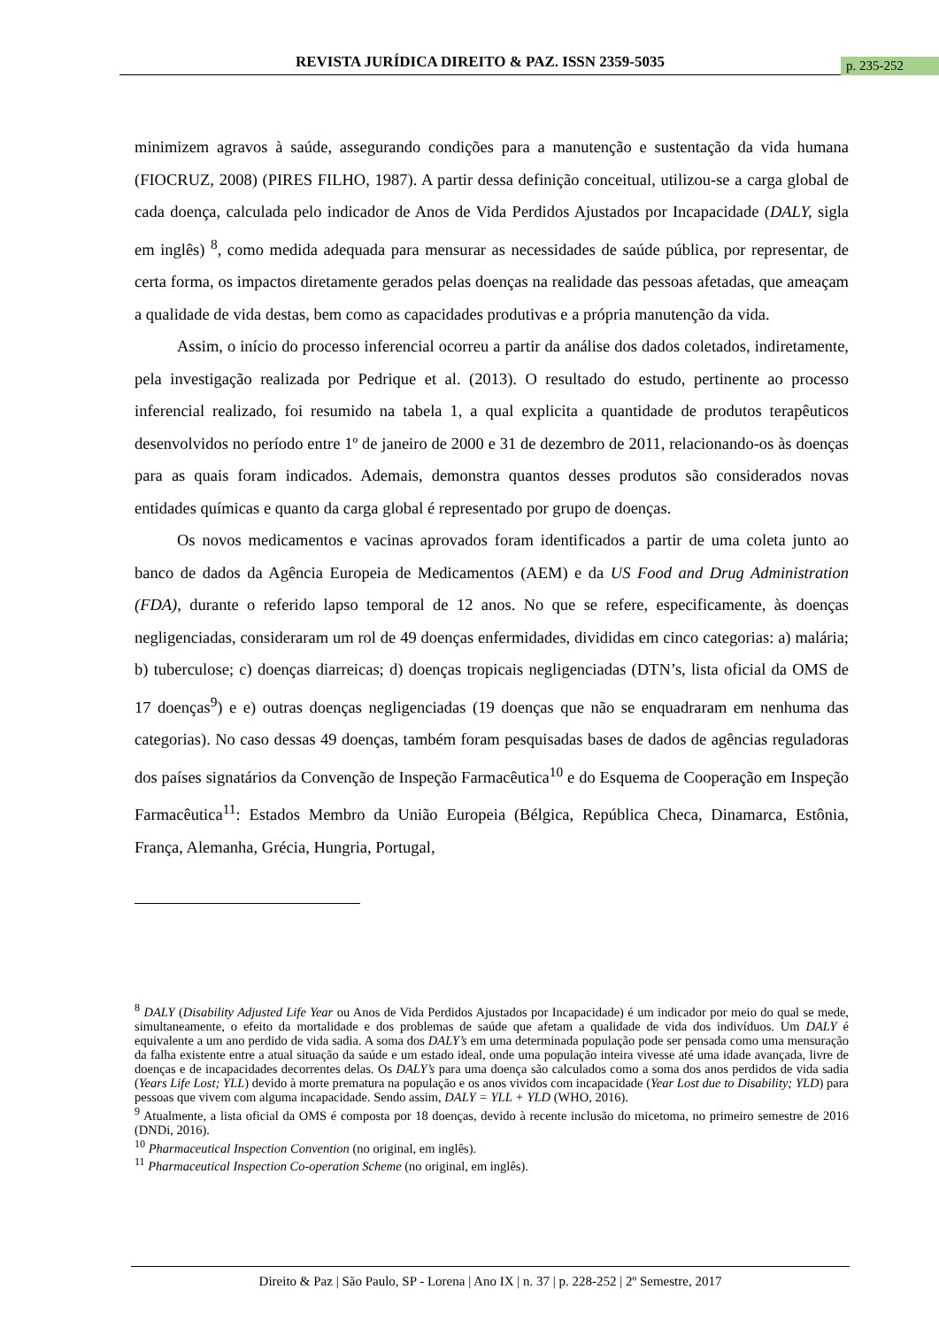REVISTA JURÍDICA DIREITO & PAZ. ISSN 2359-5035 p. 235-252
minimizem agravos à saúde, assegurando condições para a manutenção e sustentação da vida humana (FIOCRUZ, 2008) (PIRES FILHO, 1987). A partir dessa definição conceitual, utilizou-se a carga global de cada doença, calculada pelo indicador de Anos de Vida Perdidos Ajustados por Incapacidade (DALY, sigla em inglês) <sup>8</sup>, como medida adequada para mensurar as necessidades de saúde pública, por representar, de certa forma, os impactos diretamente gerados pelas doenças na realidade das pessoas afetadas, que ameaçam a qualidade de vida destas, bem como as capacidades produtivas e a própria manutenção da vida.
Assim, o início do processo inferencial ocorreu a partir da análise dos dados coletados, indiretamente, pela investigação realizada por Pedrique et al. (2013). O resultado do estudo, pertinente ao processo inferencial realizado, foi resumido na tabela 1, a qual explicita a quantidade de produtos terapêuticos desenvolvidos no período entre 1º de janeiro de 2000 e 31 de dezembro de 2011, relacionando-os às doenças para as quais foram indicados. Ademais, demonstra quantos desses produtos são considerados novas entidades químicas e quanto da carga global é representado por grupo de doenças.
Os novos medicamentos e vacinas aprovados foram identificados a partir de uma coleta junto ao banco de dados da Agência Europeia de Medicamentos (AEM) e da US Food and Drug Administration (FDA), durante o referido lapso temporal de 12 anos. No que se refere, especificamente, às doenças negligenciadas, consideraram um rol de 49 doenças enfermidades, divididas em cinco categorias: a) malária; b) tuberculose; c) doenças diarreicas; d) doenças tropicais negligenciadas (DTN’s, lista oficial da OMS de 17 doenças<sup>9</sup>) e e) outras doenças negligenciadas (19 doenças que não se enquadraram em nenhuma das categorias). No caso dessas 49 doenças, também foram pesquisadas bases de dados de agências reguladoras dos países signatários da Convenção de Inspeção Farmacêutica<sup>10</sup> e do Esquema de Cooperação em Inspeção Farmacêutica<sup>11</sup>: Estados Membro da União Europeia (Bélgica, República Checa, Dinamarca, Estônia, França, Alemanha, Grécia, Hungria, Portugal,
<sup>8</sup> DALY (Disability Adjusted Life Year ou Anos de Vida Perdidos Ajustados por Incapacidade) é um indicador por meio do qual se mede, simultaneamente, o efeito da mortalidade e dos problemas de saúde que afetam a qualidade de vida dos indivíduos. Um DALY é equivalente a um ano perdido de vida sadia. A soma dos DALY’s em uma determinada população pode ser pensada como uma mensuração da falha existente entre a atual situação da saúde e um estado ideal, onde uma população inteira vivesse até uma idade avançada, livre de doenças e de incapacidades decorrentes delas. Os DALY’s para uma doença são calculados como a soma dos anos perdidos de vida sadia (Years Life Lost; YLL) devido à morte prematura na população e os anos vividos com incapacidade (Year Lost due to Disability; YLD) para pessoas que vivem com alguma incapacidade. Sendo assim, DALY = YLL + YLD (WHO, 2016).
<sup>9</sup> Atualmente, a lista oficial da OMS é composta por 18 doenças, devido à recente inclusão do micetoma, no primeiro semestre de 2016 (DNDi, 2016).
<sup>10</sup> Pharmaceutical Inspection Convention (no original, em inglês).
<sup>11</sup> Pharmaceutical Inspection Co-operation Scheme (no original, em inglês).
Direito & Paz | São Paulo, SP - Lorena | Ano IX | n. 37 | p. 228-252 | 2º Semestre, 2017